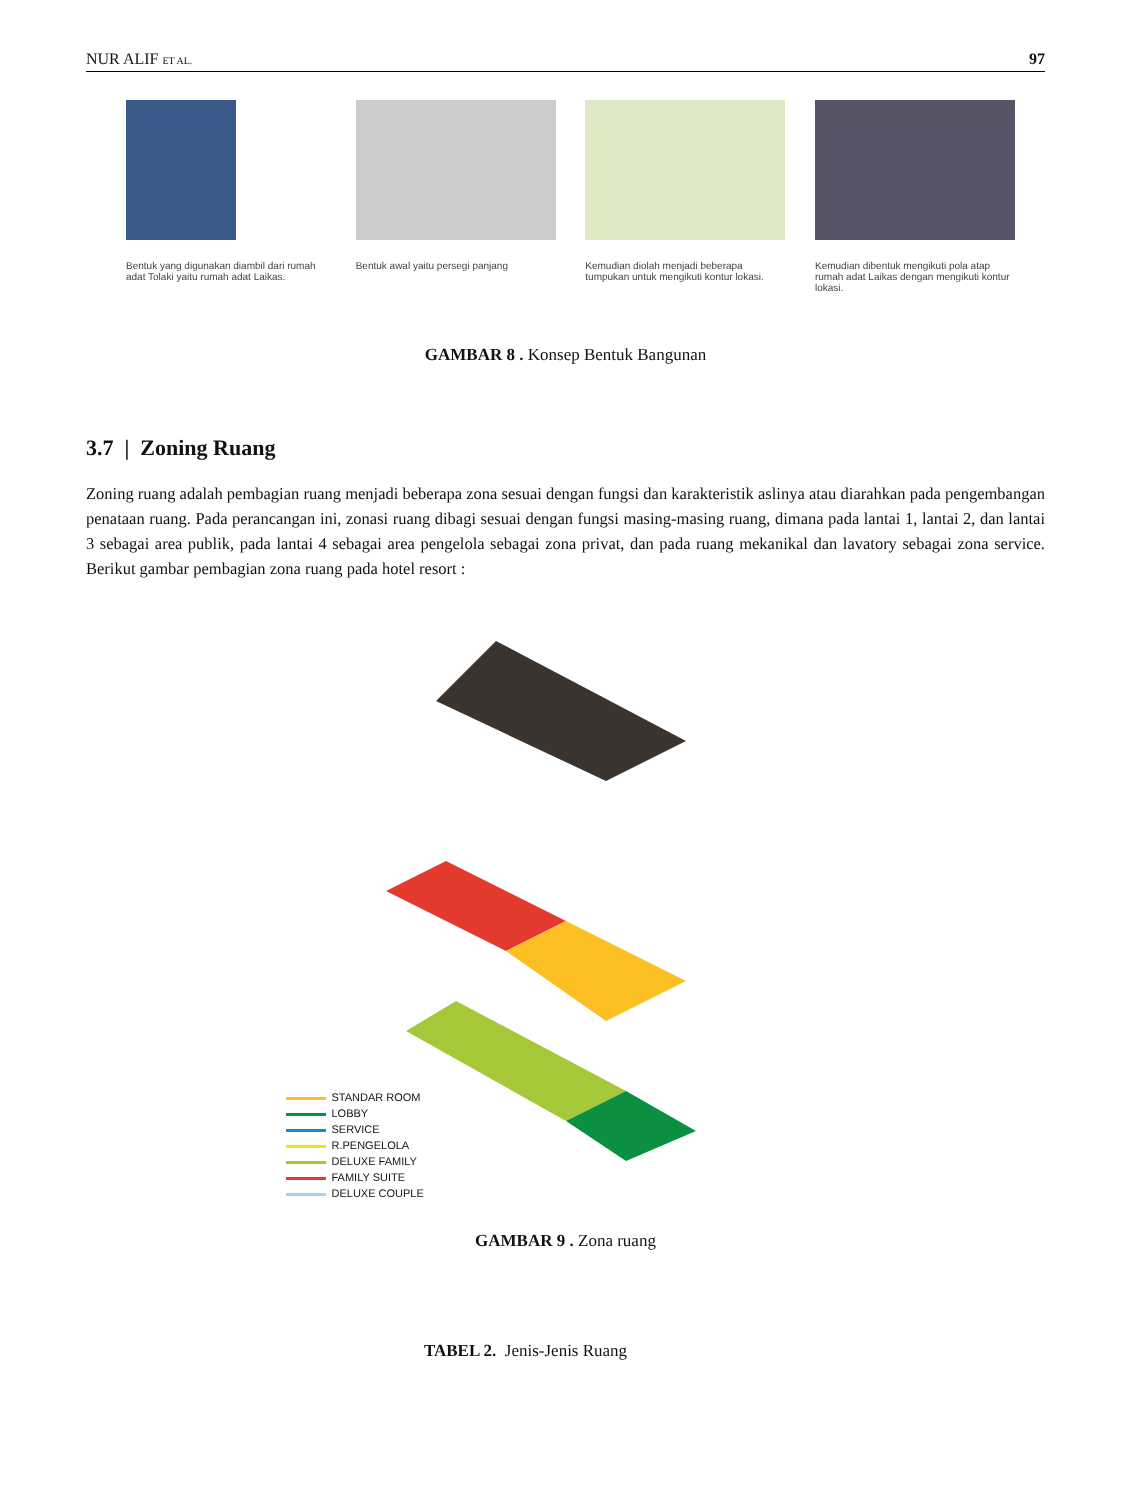NUR ALIF ET AL. 97
Bentuk yang digunakan diambil dari rumah adat Tolaki yaitu rumah adat Laikas.
Bentuk awal yaitu persegi panjang Kemudian diolah menjadi beberapa tumpukan untuk mengikuti kontur lokasi.
Kemudian dibentuk mengikuti pola atap rumah adat Laikas dengan mengikuti kontur lokasi.
GAMBAR 8 . Konsep Bentuk Bangunan
3.7 | Zoning Ruang
Zoning ruang adalah pembagian ruang menjadi beberapa zona sesuai dengan fungsi dan karakteristik aslinya atau diarahkan pada pengembangan penataan ruang. Pada perancangan ini, zonasi ruang dibagi sesuai dengan fungsi masing-masing ruang, dimana pada lantai 1, lantai 2, dan lantai 3 sebagai area publik, pada lantai 4 sebagai area pengelola sebagai zona privat, dan pada ruang mekanikal dan lavatory sebagai zona service. Berikut gambar pembagian zona ruang pada hotel resort :
STANDAR ROOM
LOBBY
SERVICE
R.PENGELOLA
DELUXE FAMILY
FAMILY SUITE
DELUXE COUPLE
GAMBAR 9 . Zona ruang
TABEL 2. Jenis-Jenis Ruang